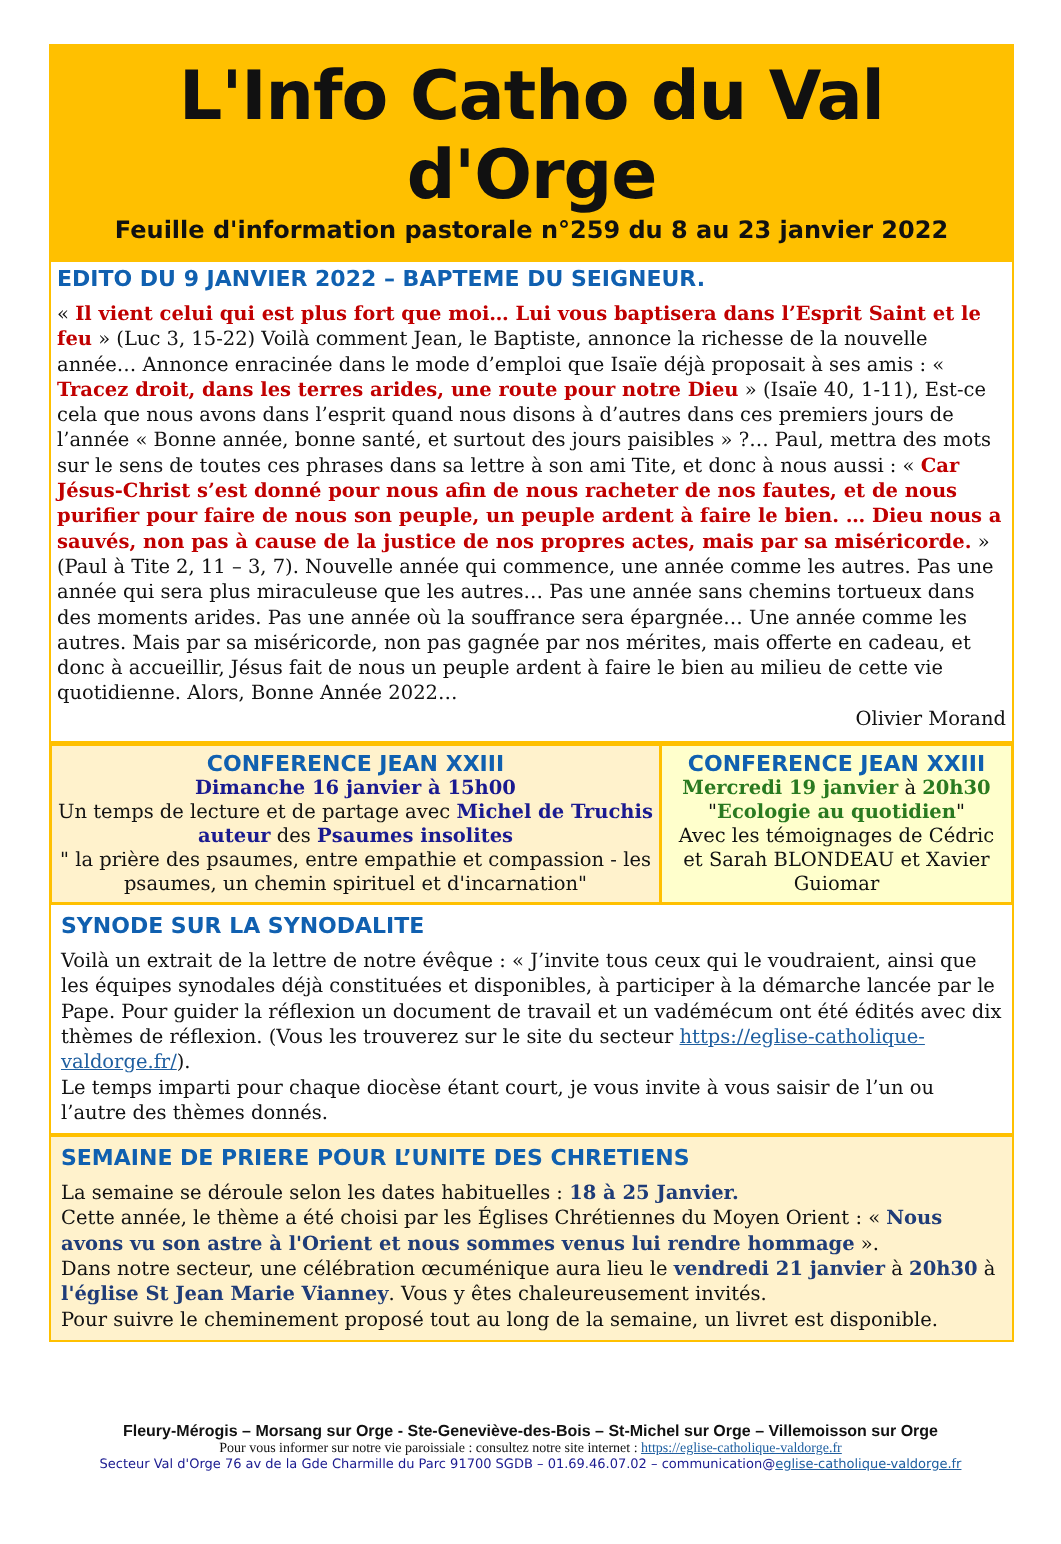L'Info Catho du Val d'Orge
Feuille d'information pastorale n°259 du 8 au 23 janvier 2022
EDITO DU 9 JANVIER 2022 – BAPTEME DU SEIGNEUR.
« Il vient celui qui est plus fort que moi… Lui vous baptisera dans l’Esprit Saint et le feu » (Luc 3, 15-22) Voilà comment Jean, le Baptiste, annonce la richesse de la nouvelle année… Annonce enracinée dans le mode d’emploi que Isaïe déjà proposait à ses amis : « Tracez droit, dans les terres arides, une route pour notre Dieu » (Isaïe 40, 1-11), Est-ce cela que nous avons dans l’esprit quand nous disons à d’autres dans ces premiers jours de l’année « Bonne année, bonne santé, et surtout des jours paisibles » ?… Paul, mettra des mots sur le sens de toutes ces phrases dans sa lettre à son ami Tite, et donc à nous aussi : « Car Jésus-Christ s’est donné pour nous afin de nous racheter de nos fautes, et de nous purifier pour faire de nous son peuple, un peuple ardent à faire le bien. … Dieu nous a sauvés, non pas à cause de la justice de nos propres actes, mais par sa miséricorde. » (Paul à Tite 2, 11 – 3, 7). Nouvelle année qui commence, une année comme les autres. Pas une année qui sera plus miraculeuse que les autres… Pas une année sans chemins tortueux dans des moments arides. Pas une année où la souffrance sera épargnée… Une année comme les autres. Mais par sa miséricorde, non pas gagnée par nos mérites, mais offerte en cadeau, et donc à accueillir, Jésus fait de nous un peuple ardent à faire le bien au milieu de cette vie quotidienne. Alors, Bonne Année 2022…
Olivier Morand
CONFERENCE JEAN XXIII
Dimanche 16 janvier à 15h00
Un temps de lecture et de partage avec Michel de Truchis auteur des Psaumes insolites
" la prière des psaumes, entre empathie et compassion - les psaumes, un chemin spirituel et d'incarnation"
CONFERENCE JEAN XXIII
Mercredi 19 janvier à 20h30
"Ecologie au quotidien"
Avec les témoignages de Cédric et Sarah BLONDEAU et Xavier Guiomar
SYNODE SUR LA SYNODALITE
Voilà un extrait de la lettre de notre évêque : « J’invite tous ceux qui le voudraient, ainsi que les équipes synodales déjà constituées et disponibles, à participer à la démarche lancée par le Pape. Pour guider la réflexion un document de travail et un vadémécum ont été édités avec dix thèmes de réflexion. (Vous les trouverez sur le site du secteur https://eglise-catholique-valdorge.fr/).
Le temps imparti pour chaque diocèse étant court, je vous invite à vous saisir de l’un ou l’autre des thèmes donnés.
SEMAINE DE PRIERE POUR L’UNITE DES CHRETIENS
La semaine se déroule selon les dates habituelles : 18 à 25 Janvier.
Cette année, le thème a été choisi par les Églises Chrétiennes du Moyen Orient : « Nous avons vu son astre à l'Orient et nous sommes venus lui rendre hommage ».
Dans notre secteur, une célébration œcuménique aura lieu le vendredi 21 janvier à 20h30 à l'église St Jean Marie Vianney. Vous y êtes chaleureusement invités.
Pour suivre le cheminement proposé tout au long de la semaine, un livret est disponible.
Fleury-Mérogis – Morsang sur Orge - Ste-Geneviève-des-Bois – St-Michel sur Orge – Villemoisson sur Orge
Pour vous informer sur notre vie paroissiale : consultez notre site internet : https://eglise-catholique-valdorge.fr
Secteur Val d'Orge 76 av de la Gde Charmille du Parc 91700 SGDB – 01.69.46.07.02 – communication@eglise-catholique-valdorge.fr